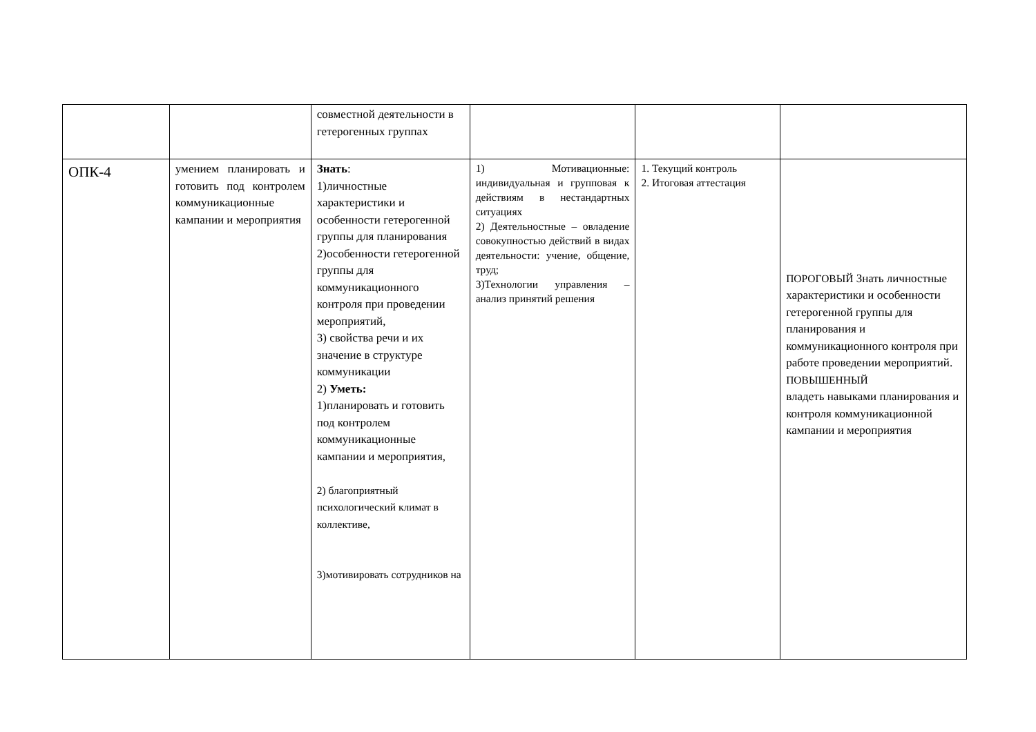| | | совместной деятельности в гетерогенных группах | | | |
| ОПК-4 | умением планировать и готовить под контролем коммуникационные кампании и мероприятия | Знать : 1)личностные характеристики и особенности гетерогенной группы для планирования 2)особенности гетерогенной группы для коммуникационного контроля при проведении мероприятий, 3) свойства речи и их значение в структуре коммуникации 2) Уметь: 1)планировать и готовить под контролем коммуникационные кампании и мероприятия, 2) благоприятный психологический климат в коллективе, 3)мотивировать сотрудников на | 1) Мотивационные: индивидуальная и групповая к действиям в нестандартных ситуациях 2) Деятельностные – овладение совокупностью действий в видах деятельности: учение, общение, труд; 3)Технологии управления – анализ принятий решения | 1. Текущий контроль 2. Итоговая аттестация | ПОРОГОВЫЙ Знать личностные характеристики и особенности гетерогенной группы для планирования и коммуникационного контроля при работе проведении мероприятий. ПОВЫШЕННЫЙ владеть навыками планирования и контроля коммуникационной кампании и мероприятия |